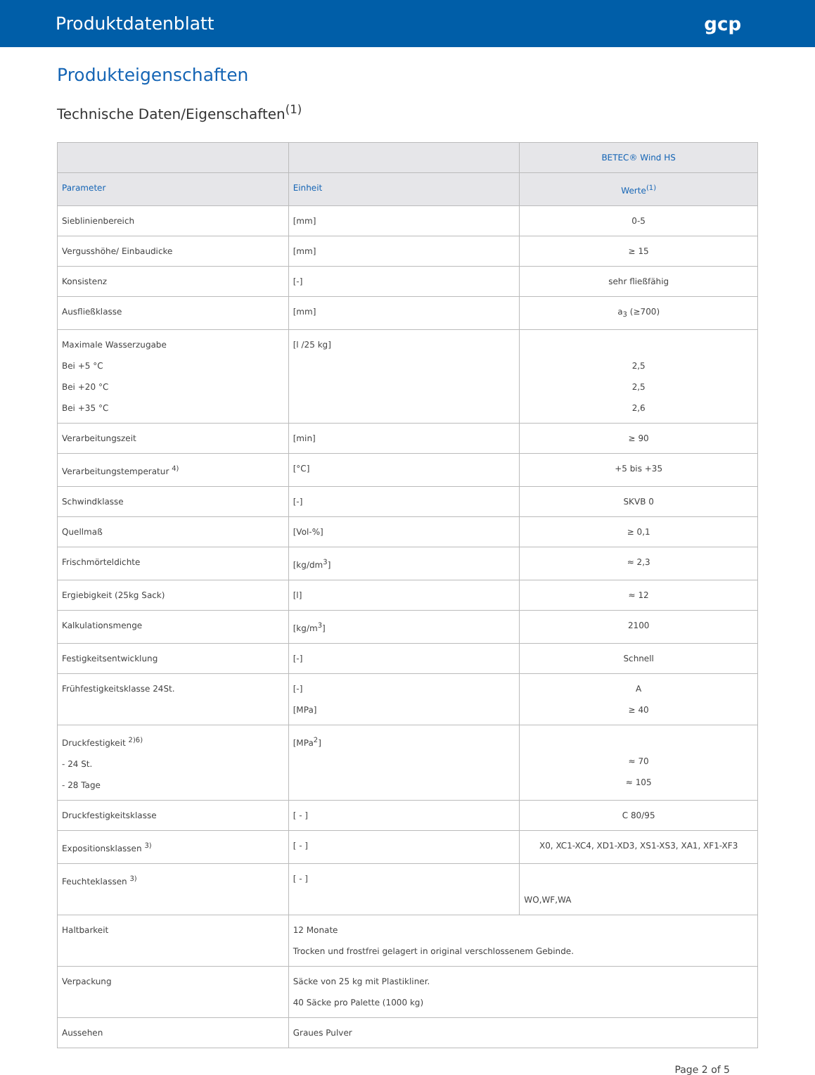Produktdatenblatt gcp
Produkteigenschaften
Technische Daten/Eigenschaften<sup>(1)</sup>
| | | BETEC® Wind HS |
| --- | --- | --- |
| Parameter | Einheit | Werte<sup>(1)</sup> |
| Sieblinienbereich | [mm] | 0-5 |
| Vergusshöhe/ Einbaudicke | [mm] | ≥ 15 |
| Konsistenz | [-] | sehr fließfähig |
| Ausfließklasse | [mm] | a<sub>3</sub> (≥700) |
| Maximale Wasserzugabe Bei +5 °C Bei +20 °C Bei +35 °C | [l /25 kg] | 2,5 2,5 2,6 |
| Verarbeitungszeit | [min] | ≥ 90 |
| Verarbeitungstemperatur <sup>4)</sup> | [°C] | +5 bis +35 |
| Schwindklasse | [-] | SKVB 0 |
| Quellmaß | [Vol-%] | ≥ 0,1 |
| Frischmörteldichte | [kg/dm<sup>3</sup>] | ≈ 2,3 |
| Ergiebigkeit (25kg Sack) | [l] | ≈ 12 |
| Kalkulationsmenge | [kg/m<sup>3</sup>] | 2100 |
| Festigkeitsentwicklung | [-] | Schnell |
| Frühfestigkeitsklasse 24St. | [-] [MPa] | A ≥ 40 |
| Druckfestigkeit <sup>2)6)</sup> - 24 St. - 28 Tage | [MPa<sup>2</sup>] | ≈ 70 ≈ 105 |
| Druckfestigkeitsklasse | [ - ] | C 80/95 |
| Expositionsklassen <sup>3)</sup> | [ - ] | X0, XC1-XC4, XD1-XD3, XS1-XS3, XA1, XF1-XF3 |
| Feuchteklassen <sup>3)</sup> | [ - ] | WO,WF,WA |
| Haltbarkeit | 12 Monate Trocken und frostfrei gelagert in original verschlossenem Gebinde. | |
| Verpackung | Säcke von 25 kg mit Plastikliner. 40 Säcke pro Palette (1000 kg) | |
| Aussehen | Graues Pulver | |
Page 2 of 5